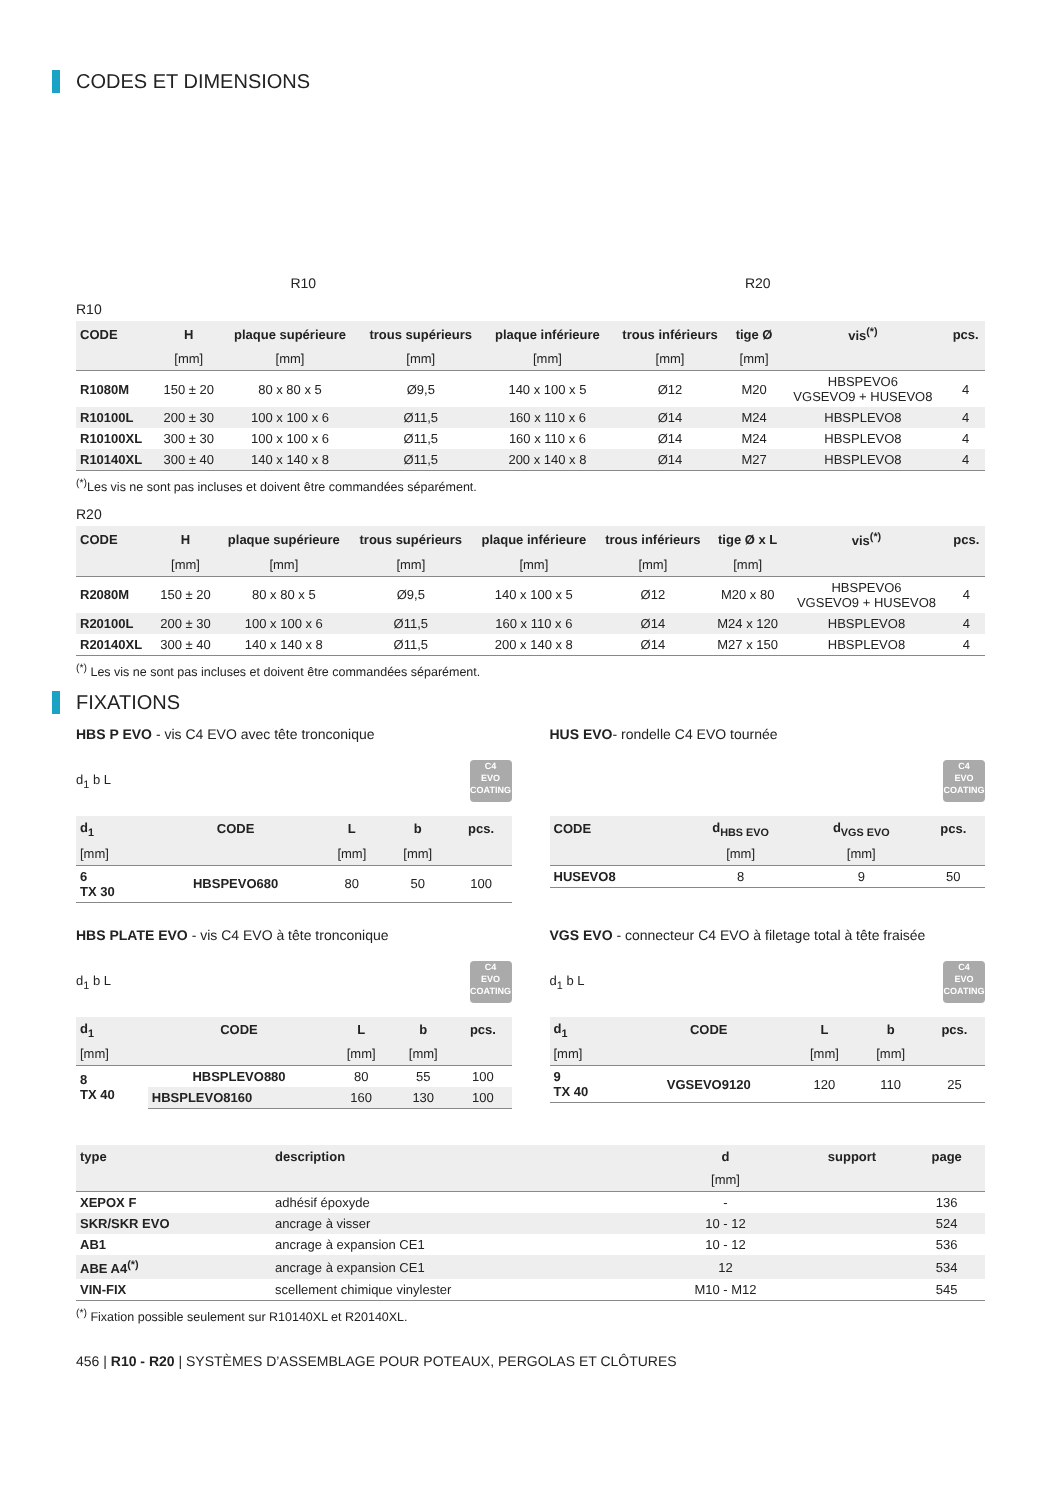CODES ET DIMENSIONS
R10
R20
R10
| CODE | H | plaque supérieure | trous supérieurs | plaque inférieure | trous inférieurs | tige Ø | vis<sup>(*)</sup> | pcs. |
| --- | --- | --- | --- | --- | --- | --- | --- | --- |
| | [mm] | [mm] | [mm] | [mm] | [mm] | [mm] | | |
| R1080M | 150 ± 20 | 80 x 80 x 5 | Ø9,5 | 140 x 100 x 5 | Ø12 | M20 | HBSPEVO6 VGSEVO9 + HUSEVO8 | 4 |
| R10100L | 200 ± 30 | 100 x 100 x 6 | Ø11,5 | 160 x 110 x 6 | Ø14 | M24 | HBSPLEVO8 | 4 |
| R10100XL | 300 ± 30 | 100 x 100 x 6 | Ø11,5 | 160 x 110 x 6 | Ø14 | M24 | HBSPLEVO8 | 4 |
| R10140XL | 300 ± 40 | 140 x 140 x 8 | Ø11,5 | 200 x 140 x 8 | Ø14 | M27 | HBSPLEVO8 | 4 |
<sup>(*)</sup> Les vis ne sont pas incluses et doivent être commandées séparément.
R20
| CODE | H | plaque supérieure | trous supérieurs | plaque inférieure | trous inférieurs | tige Ø x L | vis<sup>(*)</sup> | pcs. |
| --- | --- | --- | --- | --- | --- | --- | --- | --- |
| | [mm] | [mm] | [mm] | [mm] | [mm] | [mm] | | |
| R2080M | 150 ± 20 | 80 x 80 x 5 | Ø9,5 | 140 x 100 x 5 | Ø12 | M20 x 80 | HBSPEVO6 VGSEVO9 + HUSEVO8 | 4 |
| R20100L | 200 ± 30 | 100 x 100 x 6 | Ø11,5 | 160 x 110 x 6 | Ø14 | M24 x 120 | HBSPLEVO8 | 4 |
| R20140XL | 300 ± 40 | 140 x 140 x 8 | Ø11,5 | 200 x 140 x 8 | Ø14 | M27 x 150 | HBSPLEVO8 | 4 |
<sup>(*)</sup> Les vis ne sont pas incluses et doivent être commandées séparément.
FIXATIONS
HBS P EVO - vis C4 EVO avec tête tronconique
d<sub>1</sub> b L
C4
EVO
COATING
| d<sub>1</sub> | CODE | L | b | pcs. |
| --- | --- | --- | --- | --- |
| [mm] | | [mm] | [mm] | |
| 6 TX 30 | HBSPEVO680 | 80 | 50 | 100 |
HUS EVO- rondelle C4 EVO tournée
C4
EVO
COATING
| CODE | d<sub>HBS EVO</sub> | d<sub>VGS EVO</sub> | pcs. |
| --- | --- | --- | --- |
| | [mm] | [mm] | |
| HUSEVO8 | 8 | 9 | 50 |
HBS PLATE EVO - vis C4 EVO à tête tronconique
d<sub>1</sub> b L
C4
EVO
COATING
| d<sub>1</sub> | CODE | L | b | pcs. |
| --- | --- | --- | --- | --- |
| [mm] | | [mm] | [mm] | |
| 8 TX 40 | HBSPLEVO880 | 80 | 55 | 100 |
| | HBSPLEVO8160 | 160 | 130 | 100 |
VGS EVO - connecteur C4 EVO à filetage total à tête fraisée
d<sub>1</sub> b L
C4
EVO
COATING
| d<sub>1</sub> | CODE | L | b | pcs. |
| --- | --- | --- | --- | --- |
| [mm] | | [mm] | [mm] | |
| 9 TX 40 | VGSEVO9120 | 120 | 110 | 25 |
| type | description | | d | support | page |
| --- | --- | --- | --- | --- | --- |
| | | | [mm] | | |
| XEPOX F | adhésif époxyde | | - | | 136 |
| SKR/SKR EVO | ancrage à visser | | 10 - 12 | | 524 |
| AB1 | ancrage à expansion CE1 | | 10 - 12 | | 536 |
| ABE A4<sup>(*)</sup> | ancrage à expansion CE1 | | 12 | | 534 |
| VIN-FIX | scellement chimique vinylester | | M10 - M12 | | 545 |
<sup>(*)</sup> Fixation possible seulement sur R10140XL et R20140XL.
456 | R10 - R20 | SYSTÈMES D’ASSEMBLAGE POUR POTEAUX, PERGOLAS ET CLÔTURES